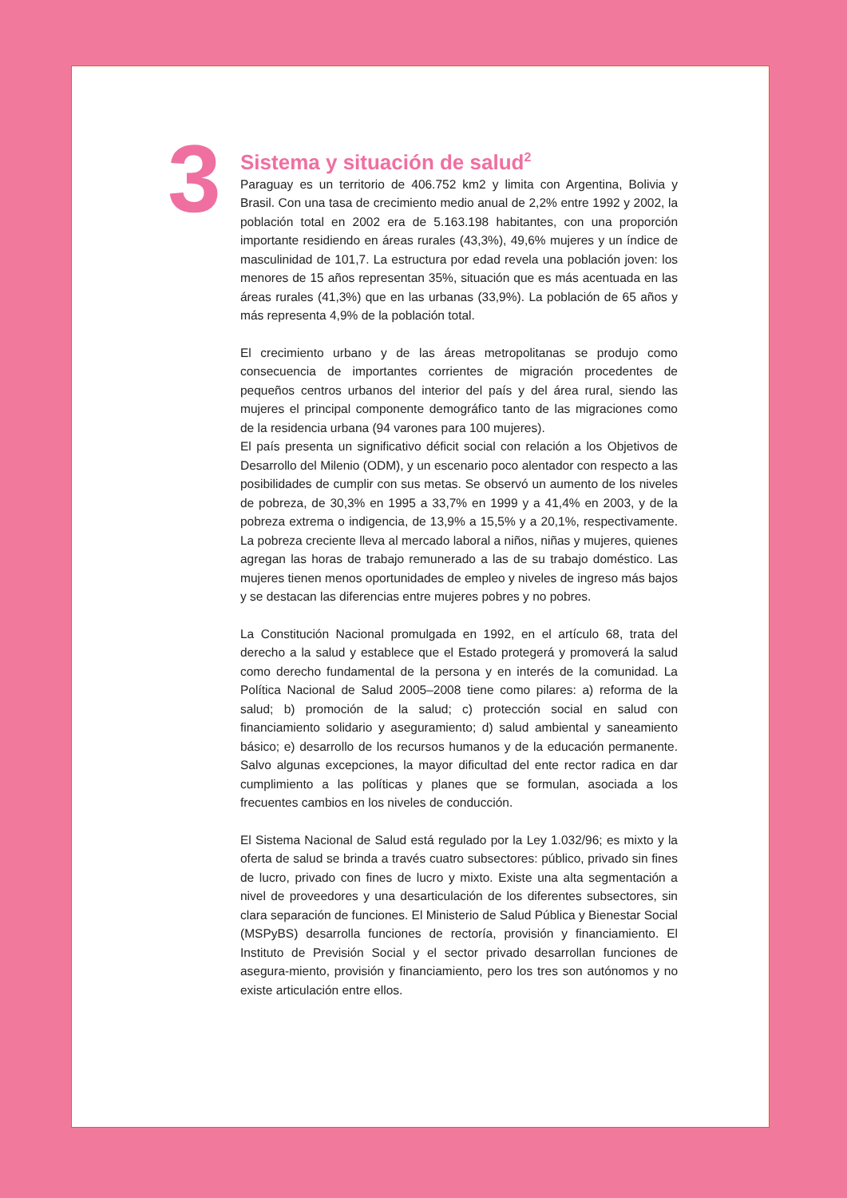3
Sistema y situación de salud<sup>2</sup>
Paraguay es un territorio de 406.752 km2 y limita con Argentina, Bolivia y Brasil. Con una tasa de crecimiento medio anual de 2,2% entre 1992 y 2002, la población total en 2002 era de 5.163.198 habitantes, con una proporción importante residiendo en áreas rurales (43,3%), 49,6% mujeres y un índice de masculinidad de 101,7. La estructura por edad revela una población joven: los menores de 15 años representan 35%, situación que es más acentuada en las áreas rurales (41,3%) que en las urbanas (33,9%). La población de 65 años y más representa 4,9% de la población total.
El crecimiento urbano y de las áreas metropolitanas se produjo como consecuencia de importantes corrientes de migración procedentes de pequeños centros urbanos del interior del país y del área rural, siendo las mujeres el principal componente demográfico tanto de las migraciones como de la residencia urbana (94 varones para 100 mujeres).
El país presenta un significativo déficit social con relación a los Objetivos de Desarrollo del Milenio (ODM), y un escenario poco alentador con respecto a las posibilidades de cumplir con sus metas. Se observó un aumento de los niveles de pobreza, de 30,3% en 1995 a 33,7% en 1999 y a 41,4% en 2003, y de la pobreza extrema o indigencia, de 13,9% a 15,5% y a 20,1%, respectivamente. La pobreza creciente lleva al mercado laboral a niños, niñas y mujeres, quienes agregan las horas de trabajo remunerado a las de su trabajo doméstico. Las mujeres tienen menos oportunidades de empleo y niveles de ingreso más bajos y se destacan las diferencias entre mujeres pobres y no pobres.
La Constitución Nacional promulgada en 1992, en el artículo 68, trata del derecho a la salud y establece que el Estado protegerá y promoverá la salud como derecho fundamental de la persona y en interés de la comunidad. La Política Nacional de Salud 2005–2008 tiene como pilares: a) reforma de la salud; b) promoción de la salud; c) protección social en salud con financiamiento solidario y aseguramiento; d) salud ambiental y saneamiento básico; e) desarrollo de los recursos humanos y de la educación permanente. Salvo algunas excepciones, la mayor dificultad del ente rector radica en dar cumplimiento a las políticas y planes que se formulan, asociada a los frecuentes cambios en los niveles de conducción.
El Sistema Nacional de Salud está regulado por la Ley 1.032/96; es mixto y la oferta de salud se brinda a través cuatro subsectores: público, privado sin fines de lucro, privado con fines de lucro y mixto. Existe una alta segmentación a nivel de proveedores y una desarticulación de los diferentes subsectores, sin clara separación de funciones. El Ministerio de Salud Pública y Bienestar Social (MSPyBS) desarrolla funciones de rectoría, provisión y financiamiento. El Instituto de Previsión Social y el sector privado desarrollan funciones de asegura-miento, provisión y financiamiento, pero los tres son autónomos y no existe articulación entre ellos.